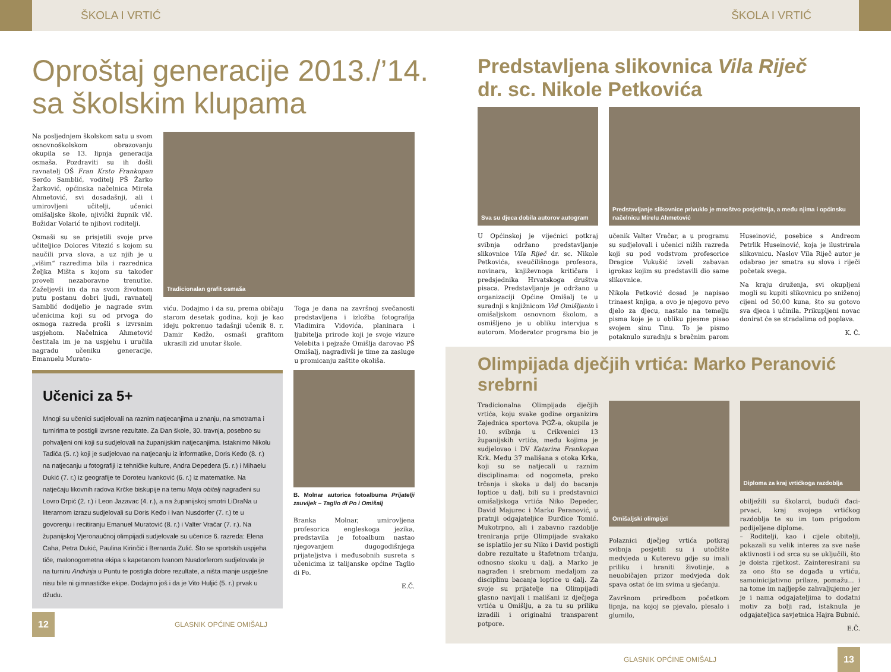ŠKOLA I VRTIĆ
Oproštaj generacije 2013./’14. sa školskim klupama
Na posljednjem školskom satu u svom osnovnoškolskom obrazovanju okupila se 13. lipnja generacija osmaša. Pozdraviti su ih došli ravnatelj OŠ Fran Krsto Frankopan Serđo Samblić, voditelj PŠ Žarko Žarković, općinska načelnica Mirela Ahmetović, svi dosadašnji, ali i umirovljeni učitelji, učenici omišaljske škole, njivički župnik vlč. Božidar Volarić te njihovi roditelji.
Osmaši su se prisjetili svoje prve učiteljice Dolores Vitezić s kojom su naučili prva slova, a uz njih je u „višim“ razredima bila i razrednica Željka Mišta s kojom su također proveli nezaboravne trenutke. Zaželjevši im da na svom životnom putu postanu dobri ljudi, ravnatelj Samblić dodijelio je nagrade svim učenicima koji su od prvoga do osmoga razreda prošli s izvrsnim uspjehom. Načelnica Ahmetović čestitala im je na uspjehu i uručila nagradu učeniku generacije, Emanuelu Murato-
Tradicionalan grafit osmaša
viću. Dodajmo i da su, prema običaju starom desetak godina, koji je kao ideju pokrenuo tadašnji učenik 8. r. Damir Kedžo, osmaši grafitom ukrasili zid unutar škole.
Toga je dana na završnoj svečanosti predstavljena i izložba fotografija Vladimira Vidovića, planinara i ljubitelja prirode koji je svoje vizure Velebita i pejzaže Omišlja darovao PŠ Omišalj, nagradivši je time za zasluge u promicanju zaštite okoliša.
Učenici za 5+
Mnogi su učenici sudjelovali na raznim natjecanjima u znanju, na smotrama i turnirima te postigli izvrsne rezultate. Za Dan škole, 30. travnja, posebno su pohvaljeni oni koji su sudjelovali na županijskim natjecanjima. Istaknimo Nikolu Tadića (5. r.) koji je sudjelovao na natjecanju iz informatike, Doris Keđo (8. r.) na natjecanju u fotografiji iz tehničke kulture, Andra Depedera (5. r.) i Mihaelu Dukić (7. r.) iz geografije te Doroteu Ivanković (6. r.) iz matematike. Na natječaju likovnih radova Krčke biskupije na temu Moja obitelj nagrađeni su Lovro Drpić (2. r.) i Leon Jazavac (4. r.), a na županijskoj smotri LiDraNa u literarnom izrazu sudjelovali su Doris Keđo i Ivan Nusdorfer (7. r.) te u govorenju i recitiranju Emanuel Muratović (8. r.) i Valter Vračar (7. r.). Na županijskoj Vjeronaučnoj olimpijadi sudjelovale su učenice 6. razreda: Elena Caha, Petra Dukić, Paulina Kirinčić i Bernarda Zulić. Što se sportskih uspjeha tiče, malonogometna ekipa s kapetanom Ivanom Nusdorferom sudjelovala je na turniru Andrinja u Puntu te postigla dobre rezultate, a ništa manje uspješne nisu bile ni gimnastičke ekipe. Dodajmo još i da je Vito Huljić (5. r.) prvak u džudu.
B. Molnar autorica fotoalbuma Prijatelji zauvijek – Taglio di Po i Omišalj
Branka Molnar, umirovljena profesorica engleskoga jezika, predstavila je fotoalbum nastao njegovanjem dugogodišnjega prijateljstva i međusobnih susreta s učenicima iz talijanske općine Taglio di Po.
E.Č.
12 GLASNIK OPĆINE OMIŠALJ
ŠKOLA I VRTIĆ
Predstavljena slikovnica Vila Riječ
dr. sc. Nikole Petkovića
Sva su djeca dobila autorov autogram
Predstavljanje slikovnice privuklo je mnoštvo posjetitelja, a među njima i općinsku načelnicu Mirelu Ahmetović
U Općinskoj je vijećnici potkraj svibnja održano predstavljanje slikovnice Vila Riječ dr. sc. Nikole Petkovića, sveučilišnoga profesora, novinara, književnoga kritičara i predsjednika Hrvatskoga društva pisaca. Predstavljanje je održano u organizaciji Općine Omišalj te u suradnji s knjižnicom Vid Omišljanin i omišaljskom osnovnom školom, a osmišljeno je u obliku intervjua s autorom. Moderator programa bio je učenik Valter Vračar, a u programu su sudjelovali i učenici nižih razreda koji su pod vodstvom profesorice Dragice Vukušić izveli zabavan igrokaz kojim su predstavili dio same slikovnice.
Nikola Petković dosad je napisao trinaest knjiga, a ovo je njegovo prvo djelo za djecu, nastalo na temelju pisma koje je u obliku pjesme pisao svojem sinu Tinu. To je pismo potaknulo suradnju s bračnim parom Huseinović, posebice s Andreom Petrlik Huseinović, koja je ilustrirala slikovnicu. Naslov Vila Riječ autor je odabrao jer smatra su slova i riječi početak svega.
Na kraju druženja, svi okupljeni mogli su kupiti slikovnicu po sniženoj cijeni od 50,00 kuna, što su gotovo sva djeca i učinila. Prikupljeni novac donirat će se stradalima od poplava.
K. Č.
Olimpijada dječjih vrtića: Marko Peranović srebrni
Tradicionalna Olimpijada dječjih vrtića, koju svake godine organizira Zajednica sportova PGŽ-a, okupila je 10. svibnja u Crikvenici 13 županijskih vrtića, među kojima je sudjelovao i DV Katarina Frankopan Krk. Među 37 mališana s otoka Krka, koji su se natjecali u raznim disciplinama: od nogometa, preko trčanja i skoka u dalj do bacanja loptice u dalj, bili su i predstavnici omišaljskoga vrtića Niko Depeder, David Majurec i Marko Peranović, u pratnji odgajateljice Đurđice Tomić. Mukotrpno, ali i zabavno razdoblje treniranja prije Olimpijade svakako se isplatilo jer su Niko i David postigli dobre rezultate u štafetnom trčanju, odnosno skoku u dalj, a Marko je nagrađen i srebrnom medaljom za disciplinu bacanja loptice u dalj. Za svoje su prijatelje na Olimpijadi glasno navijali i mališani iz dječjega vrtića u Omišlju, a za tu su priliku izradili i originalni transparent potpore.
Omišaljski olimpijci
Polaznici dječjeg vrtića potkraj svibnja posjetili su i utočište medvjeda u Kuterevu gdje su imali priliku i hraniti životinje, a neuobičajen prizor medvjeda dok spava ostat će im svima u sjećanju.
Završnom priredbom početkom lipnja, na kojoj se pjevalo, plesalo i glumilo,
Diploma za kraj vrtićkoga razdoblja
obilježili su školarci, budući đaci-prvaci, kraj svojega vrtićkog razdoblja te su im tom prigodom podijeljene diplome.
– Roditelji, kao i cijele obitelji, pokazali su velik interes za sve naše aktivnosti i od srca su se uključili, što je doista rijetkost. Zainteresirani su za ono što se događa u vrtiću, samoinicijativno prilaze, pomažu... i na tome im najljepše zahvaljujemo jer je i nama odgajateljima to dodatni motiv za bolji rad, istaknula je odgajateljica savjetnica Hajra Bubnić.
E.Č.
GLASNIK OPĆINE OMIŠALJ 13